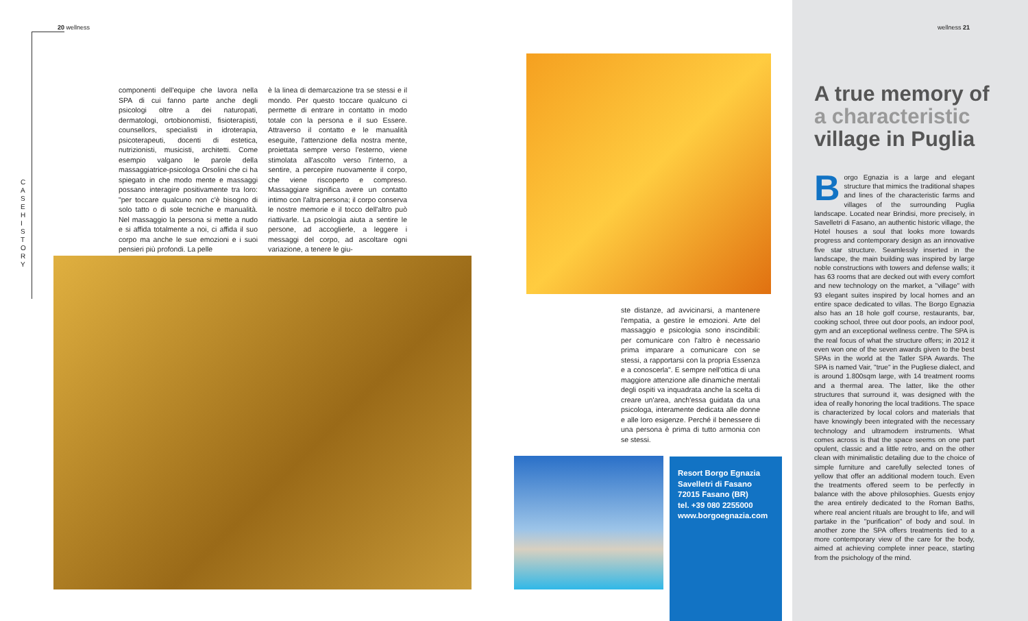20 wellness
C A S E H I S T O R Y
componenti dell'equipe che lavora nella SPA di cui fanno parte anche degli psicologi oltre a dei naturopati, dermatologi, ortobionomisti, fisioterapisti, counsellors, specialisti in idroterapia, psicoterapeuti, docenti di estetica, nutrizionisti, musicisti, architetti. Come esempio valgano le parole della massaggiatrice-psicologa Orsolini che ci ha spiegato in che modo mente e massaggi possano interagire positivamente tra loro: "per toccare qualcuno non c'è bisogno di solo tatto o di sole tecniche e manualità. Nel massaggio la persona si mette a nudo e si affida totalmente a noi, ci affida il suo corpo ma anche le sue emozioni e i suoi pensieri più profondi. La pelle
è la linea di demarcazione tra se stessi e il mondo. Per questo toccare qualcuno ci permette di entrare in contatto in modo totale con la persona e il suo Essere. Attraverso il contatto e le manualità eseguite, l'attenzione della nostra mente, proiettata sempre verso l'esterno, viene stimolata all'ascolto verso l'interno, a sentire, a percepire nuovamente il corpo, che viene riscoperto e compreso. Massaggiare significa avere un contatto intimo con l'altra persona; il corpo conserva le nostre memorie e il tocco dell'altro può riattivarle. La psicologia aiuta a sentire le persone, ad accoglierle, a leggere i messaggi del corpo, ad ascoltare ogni variazione, a tenere le giu-
ste distanze, ad avvicinarsi, a mantenere l'empatia, a gestire le emozioni. Arte del massaggio e psicologia sono inscindibili: per comunicare con l'altro è necessario prima imparare a comunicare con se stessi, a rapportarsi con la propria Essenza e a conoscerla". E sempre nell'ottica di una maggiore attenzione alle dinamiche mentali degli ospiti va inquadrata anche la scelta di creare un'area, anch'essa guidata da una psicologa, interamente dedicata alle donne e alle loro esigenze. Perché il benessere di una persona è prima di tutto armonia con se stessi.
Resort Borgo Egnazia
Savelletri di Fasano
72015 Fasano (BR)
tel. +39 080 2255000
www.borgoegnazia.com
wellness 21
A true memory of
a characteristic
village in Puglia
Borgo Egnazia is a large and elegant structure that mimics the traditional shapes and lines of the characteristic farms and villages of the surrounding Puglia landscape. Located near Brindisi, more precisely, in Savelletri di Fasano, an authentic historic village, the Hotel houses a soul that looks more towards progress and contemporary design as an innovative five star structure. Seamlessly inserted in the landscape, the main building was inspired by large noble constructions with towers and defense walls; it has 63 rooms that are decked out with every comfort and new technology on the market, a "village" with 93 elegant suites inspired by local homes and an entire space dedicated to villas. The Borgo Egnazia also has an 18 hole golf course, restaurants, bar, cooking school, three out door pools, an indoor pool, gym and an exceptional wellness centre. The SPA is the real focus of what the structure offers; in 2012 it even won one of the seven awards given to the best SPAs in the world at the Tatler SPA Awards. The SPA is named Vair, "true" in the Pugliese dialect, and is around 1.800sqm large, with 14 treatment rooms and a thermal area. The latter, like the other structures that surround it, was designed with the idea of really honoring the local traditions. The space is characterized by local colors and materials that have knowingly been integrated with the necessary technology and ultramodern instruments. What comes across is that the space seems on one part opulent, classic and a little retro, and on the other clean with minimalistic detailing due to the choice of simple furniture and carefully selected tones of yellow that offer an additional modern touch. Even the treatments offered seem to be perfectly in balance with the above philosophies. Guests enjoy the area entirely dedicated to the Roman Baths, where real ancient rituals are brought to life, and will partake in the "purification" of body and soul. In another zone the SPA offers treatments tied to a more contemporary view of the care for the body, aimed at achieving complete inner peace, starting from the psichology of the mind.